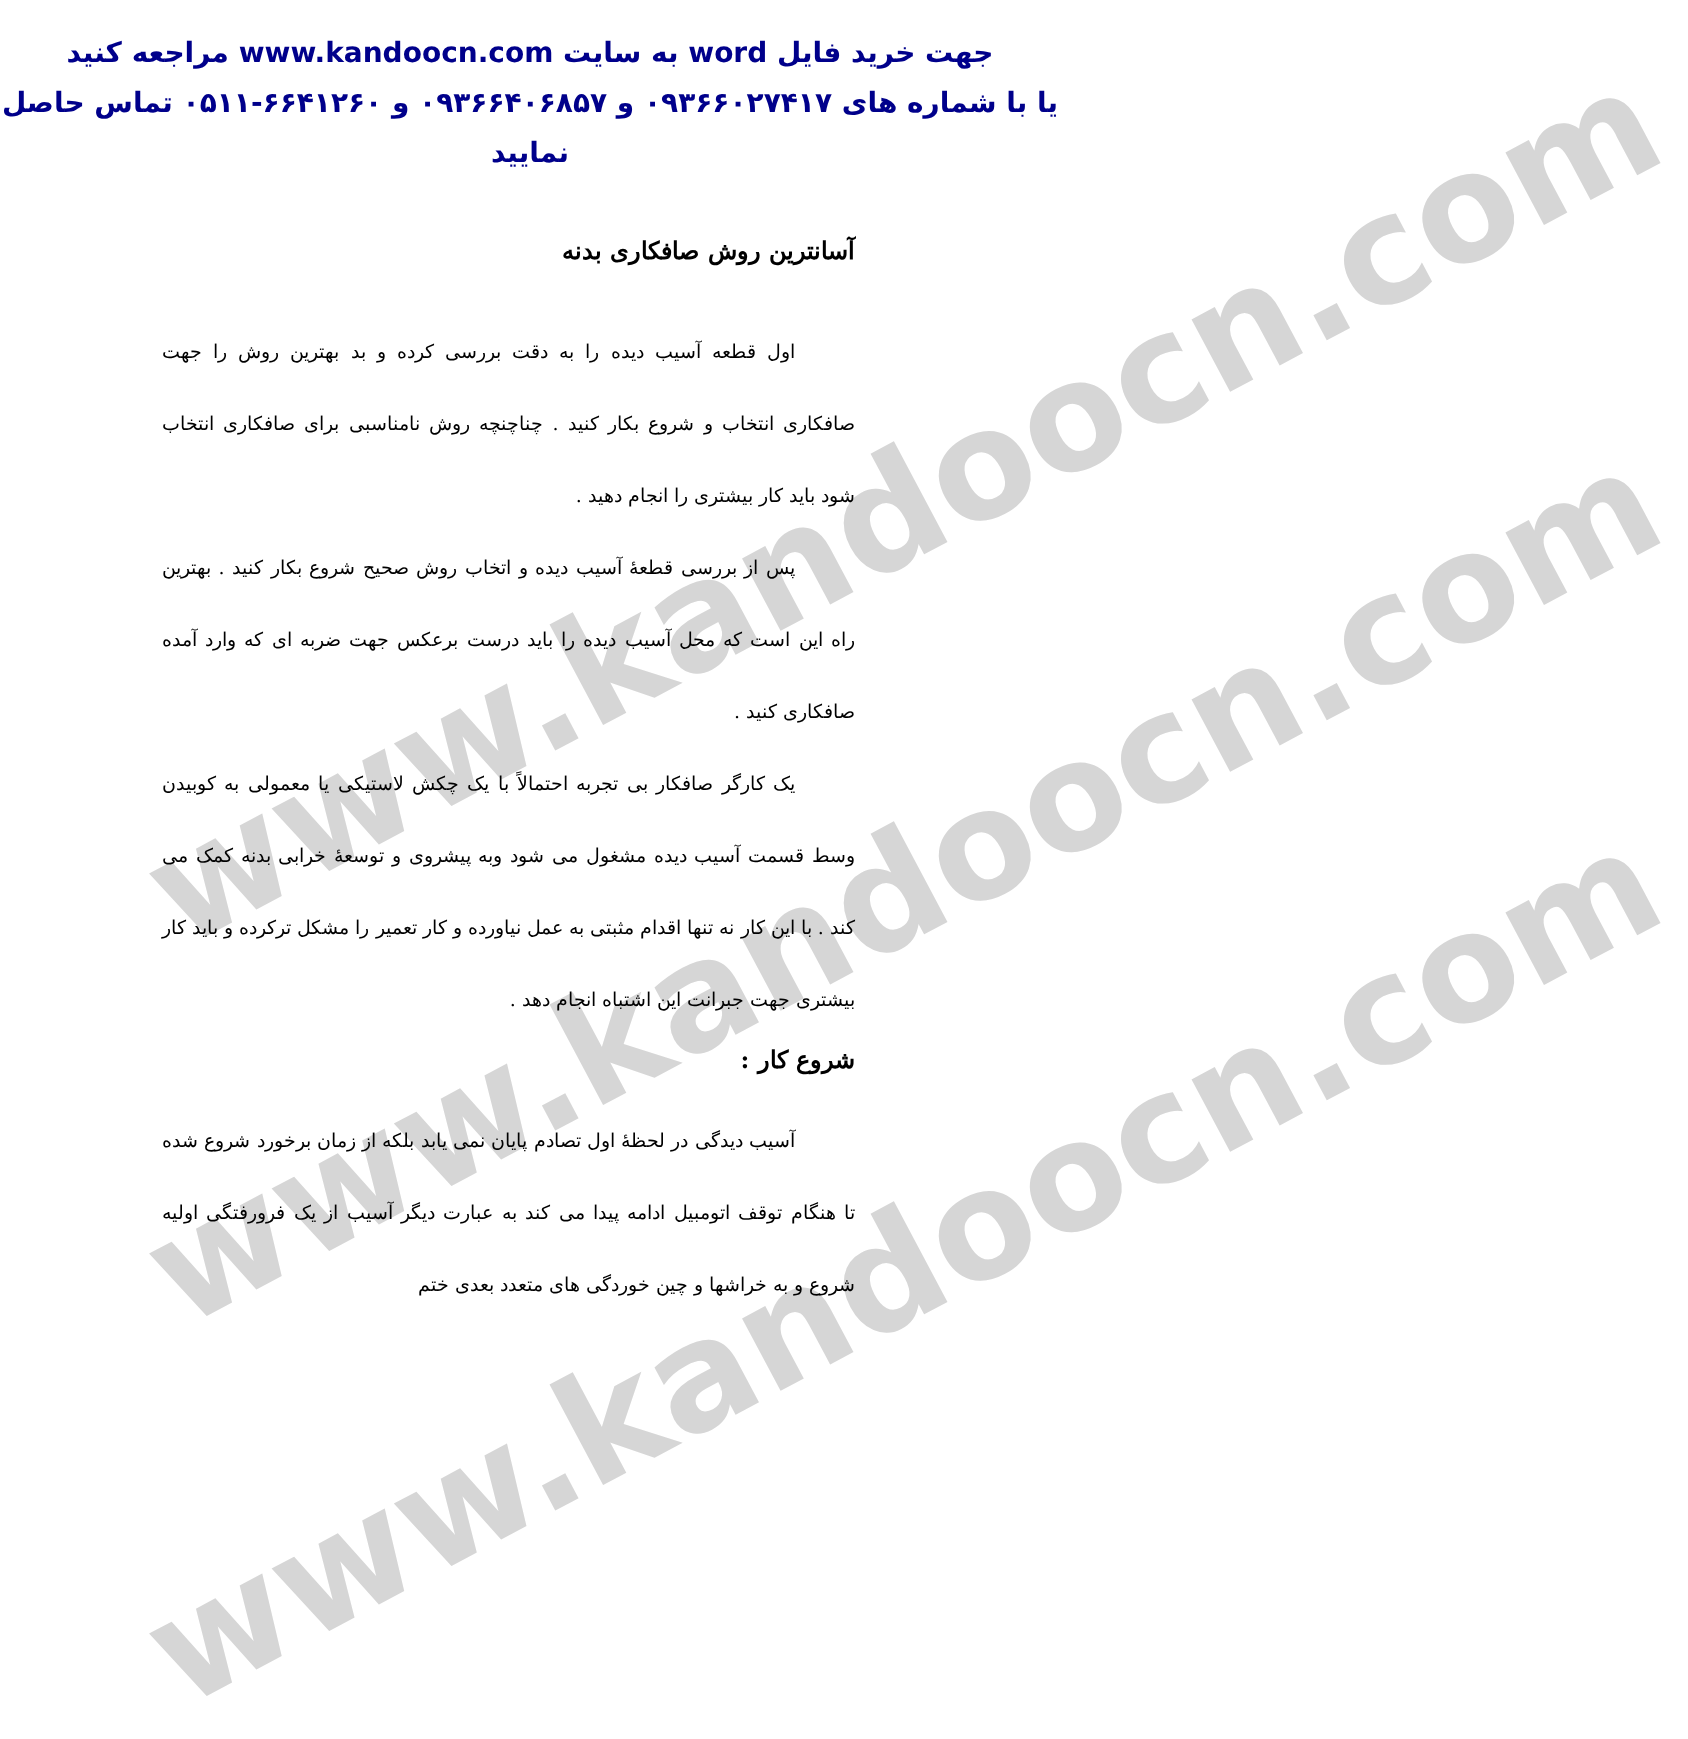www.kandoocn.com
www.kandoocn.com
www.kandoocn.com
جهت خرید فایل word به سایت www.kandoocn.com مراجعه کنید
یا با شماره های ۰۹۳۶۶۰۲۷۴۱۷ و ۰۹۳۶۶۴۰۶۸۵۷ و ۶۶۴۱۲۶۰-۰۵۱۱ تماس حاصل نمایید
آسانترین روش صافکاری بدنه
اول قطعه آسیب دیده را به دقت بررسی کرده و بد بهترین روش را جهت صافکاری انتخاب و شروع بکار کنید . چناچنچه روش نامناسبی برای صافکاری انتخاب شود باید کار بیشتری را انجام دهید .
پس از بررسی قطعهٔ آسیب دیده و اتخاب روش صحیح شروع بکار کنید . بهترین راه این است که محل آسیب دیده را باید درست برعکس جهت ضربه ای که وارد آمده صافکاری کنید .
یک کارگر صافکار بی تجربه احتمالاً با یک چکش لاستیکی یا معمولی به کوبیدن وسط قسمت آسیب دیده مشغول می شود وبه پیشروی و توسعهٔ خرابی بدنه کمک می کند . با این کار نه تنها اقدام مثبتی به عمل نیاورده و کار تعمیر را مشکل ترکرده و باید کار بیشتری جهت جبرانت این اشتباه انجام دهد .
شروع کار :
آسیب دیدگی در لحظهٔ اول تصادم پایان نمی یابد بلکه از زمان برخورد شروع شده تا هنگام توقف اتومبیل ادامه پیدا می کند به عبارت دیگر آسیب از یک فرورفتگی اولیه شروع و به خراشها و چین خوردگی های متعدد بعدی ختم